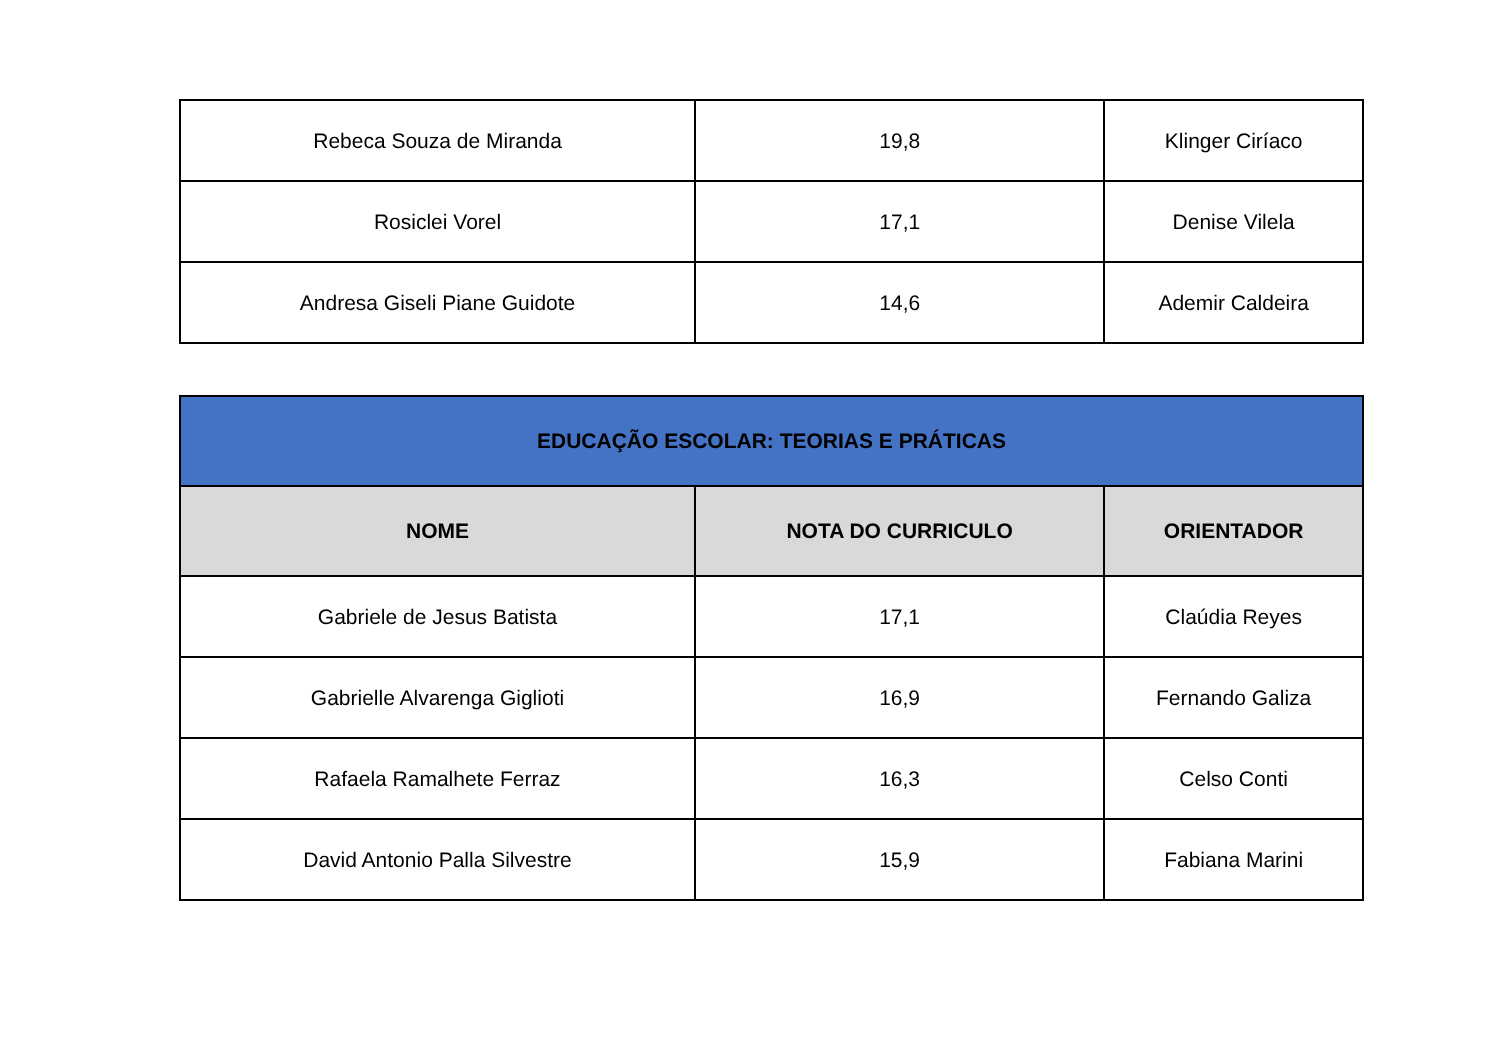| Rebeca Souza de Miranda | 19,8 | Klinger Ciríaco |
| Rosiclei Vorel | 17,1 | Denise Vilela |
| Andresa Giseli Piane Guidote | 14,6 | Ademir Caldeira |
| EDUCAÇÃO ESCOLAR: TEORIAS E PRÁTICAS | | |
| --- | --- | --- |
| NOME | NOTA DO CURRICULO | ORIENTADOR |
| Gabriele de Jesus Batista | 17,1 | Claúdia Reyes |
| Gabrielle Alvarenga Giglioti | 16,9 | Fernando Galiza |
| Rafaela Ramalhete Ferraz | 16,3 | Celso Conti |
| David Antonio Palla Silvestre | 15,9 | Fabiana Marini |